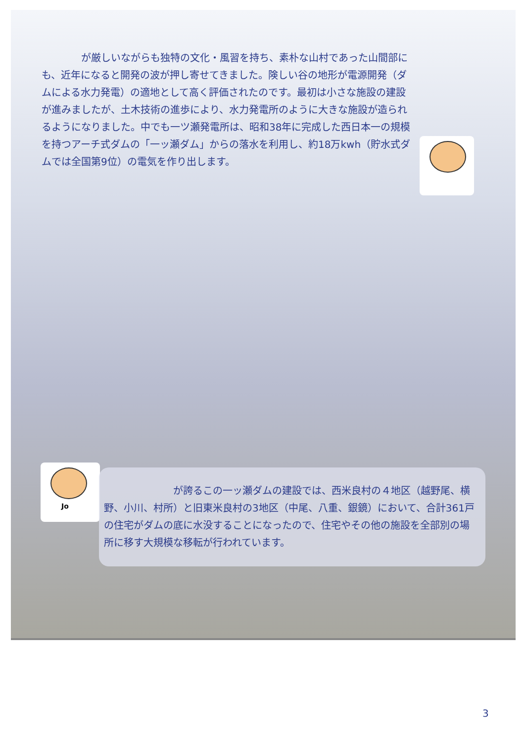が厳しいながらも独特の文化・風習を持ち、素朴な山村であった山間部にも、近年になると開発の波が押し寄せてきました。険しい谷の地形が電源開発（ダムによる水力発電）の適地として高く評価されたのです。最初は小さな施設の建設が進みましたが、土木技術の進歩により、水力発電所のように大きな施設が造られるようになりました。中でも一ツ瀬発電所は、昭和38年に完成した西日本一の規模を持つアーチ式ダムの「一ッ瀬ダム」からの落水を利用し、約18万kwh（貯水式ダムでは全国第9位）の電気を作り出します。
Jo
　　　　　　　が誇るこの一ッ瀬ダムの建設では、西米良村の４地区（越野尾、横野、小川、村所）と旧東米良村の3地区（中尾、八重、銀鏡）において、合計361戸の住宅がダムの底に水没することになったので、住宅やその他の施設を全部別の場所に移す大規模な移転が行われています。
3